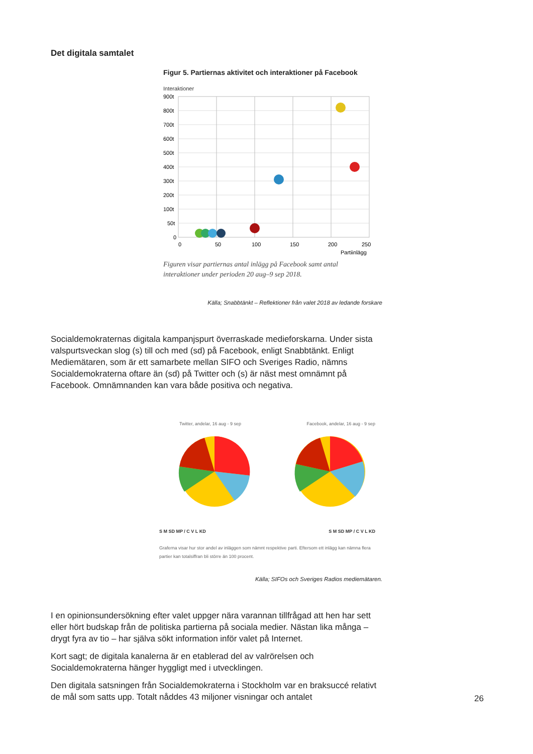Det digitala samtalet
Figur 5. Partiernas aktivitet och interaktioner på Facebook
Interaktioner
900t
800t
700t
600t
500t
400t
300t
200t
100t
50t
0
0
50
100
150
200
250
Partiinlägg
Figuren visar partiernas antal inlägg på Facebook samt antal interaktioner under perioden 20 aug–9 sep 2018.
Källa; Snabbtänkt – Reflektioner från valet 2018 av ledande forskare
Socialdemokraternas digitala kampanjspurt överraskade medieforskarna. Under sista valspurtsveckan slog (s) till och med (sd) på Facebook, enligt Snabbtänkt. Enligt Mediemätaren, som är ett samarbete mellan SIFO och Sveriges Radio, nämns Socialdemokraterna oftare än (sd) på Twitter och (s) är näst mest omnämnt på Facebook. Omnämnanden kan vara både positiva och negativa.
Twitter, andelar, 16 aug - 9 sep Facebook, andelar, 16 aug - 9 sep
S M SD MP / C V L KD S M SD MP / C V L KD
Graferna visar hur stor andel av inläggen som nämnt respektive parti. Eftersom ett inlägg kan nämna flera partier kan totalsiffran bli större än 100 procent.
Källa; SIFOs och Sveriges Radios mediemätaren.
I en opinionsundersökning efter valet uppger nära varannan tillfrågad att hen har sett eller hört budskap från de politiska partierna på sociala medier. Nästan lika många – drygt fyra av tio – har själva sökt information inför valet på Internet.
Kort sagt; de digitala kanalerna är en etablerad del av valrörelsen och Socialdemokraterna hänger hyggligt med i utvecklingen.
Den digitala satsningen från Socialdemokraterna i Stockholm var en braksuccé relativt de mål som satts upp. Totalt nåddes 43 miljoner visningar och antalet
26